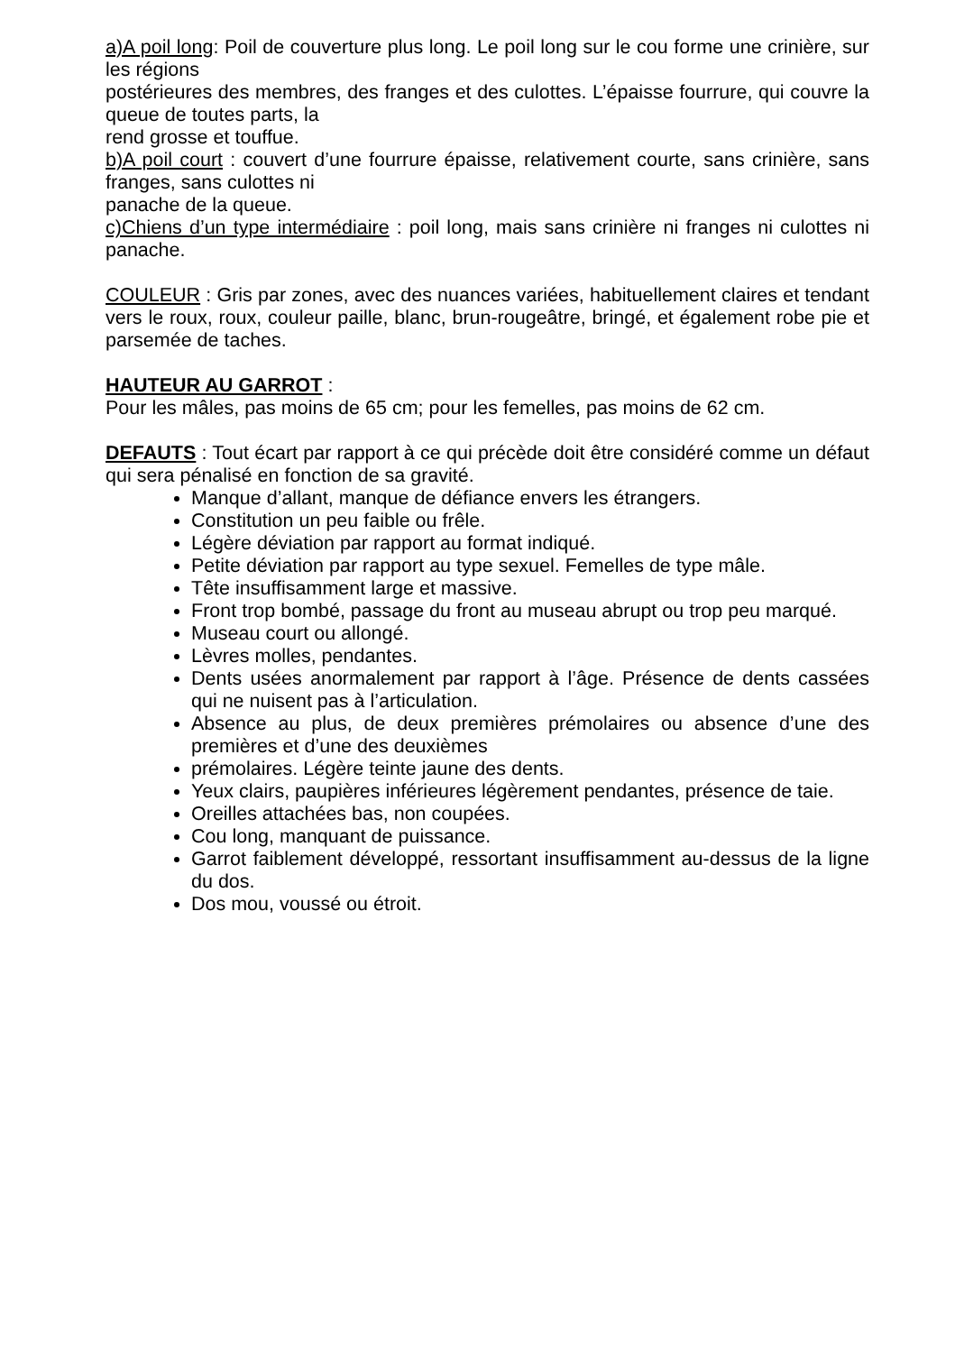a)A poil long: Poil de couverture plus long. Le poil long sur le cou forme une crinière, sur les régions
postérieures des membres, des franges et des culottes. L’épaisse fourrure, qui couvre la queue de toutes parts, la
rend grosse et touffue.
b)A poil court : couvert d’une fourrure épaisse, relativement courte, sans crinière, sans franges, sans culottes ni
panache de la queue.
c)Chiens d’un type intermédiaire : poil long, mais sans crinière ni franges ni culottes ni panache.
COULEUR : Gris par zones, avec des nuances variées, habituellement claires et tendant vers le roux, roux, couleur paille, blanc, brun-rougeâtre, bringé, et également robe pie et parsemée de taches.
HAUTEUR AU GARROT :
Pour les mâles, pas moins de 65 cm; pour les femelles, pas moins de 62 cm.
DEFAUTS : Tout écart par rapport à ce qui précède doit être considéré comme un défaut qui sera pénalisé en fonction de sa gravité.
Manque d’allant, manque de défiance envers les étrangers.
Constitution un peu faible ou frêle.
Légère déviation par rapport au format indiqué.
Petite déviation par rapport au type sexuel. Femelles de type mâle.
Tête insuffisamment large et massive.
Front trop bombé, passage du front au museau abrupt ou trop peu marqué.
Museau court ou allongé.
Lèvres molles, pendantes.
Dents usées anormalement par rapport à l’âge. Présence de dents cassées qui ne nuisent pas à l’articulation.
Absence au plus, de deux premières prémolaires ou absence d’une des premières et d’une des deuxièmes
prémolaires. Légère teinte jaune des dents.
Yeux clairs, paupières inférieures légèrement pendantes, présence de taie.
Oreilles attachées bas, non coupées.
Cou long, manquant de puissance.
Garrot faiblement développé, ressortant insuffisamment au-dessus de la ligne du dos.
Dos mou, voussé ou étroit.